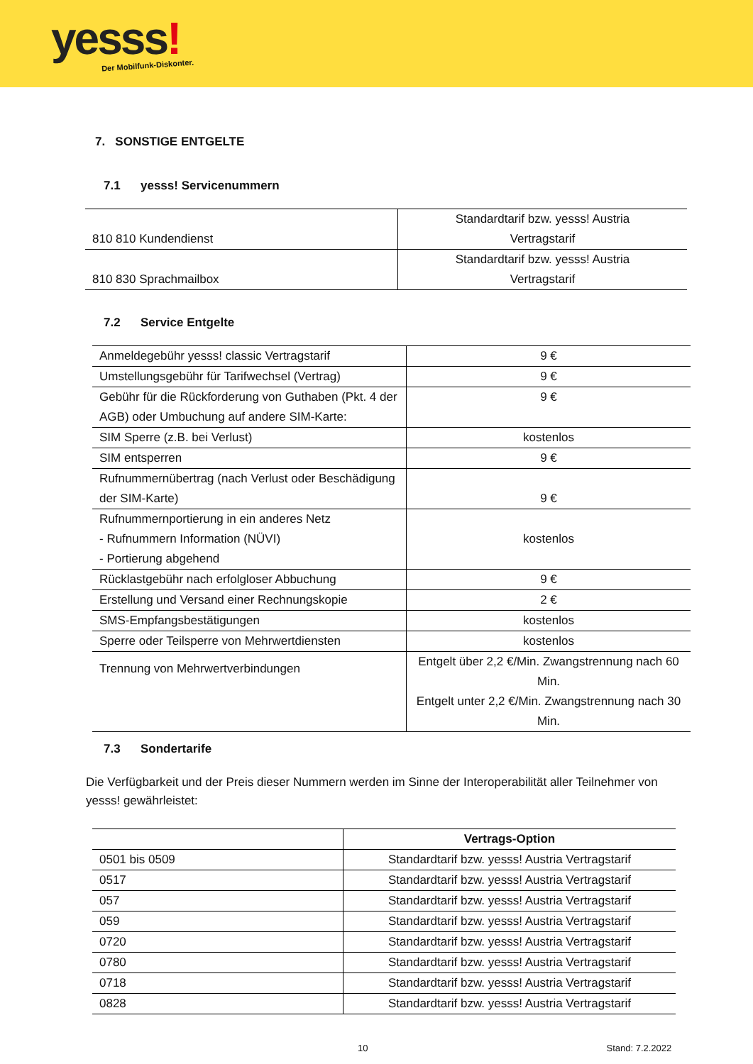yesss! Der Mobilfunk-Diskonter.
7. SONSTIGE ENTGELTE
7.1 yesss! Servicenummern
| 810 810 Kundendienst | Standardtarif bzw. yesss! Austria Vertragstarif |
| 810 830 Sprachmailbox | Standardtarif bzw. yesss! Austria Vertragstarif |
7.2 Service Entgelte
| Anmeldegebühr yesss! classic Vertragstarif | 9 € |
| Umstellungsgebühr für Tarifwechsel (Vertrag) | 9 € |
| Gebühr für die Rückforderung von Guthaben (Pkt. 4 der AGB) oder Umbuchung auf andere SIM-Karte: | 9 € |
| SIM Sperre (z.B. bei Verlust) | kostenlos |
| SIM entsperren | 9 € |
| Rufnummernübertrag (nach Verlust oder Beschädigung der SIM-Karte) | 9 € |
| Rufnummernportierung in ein anderes Netz - Rufnummern Information (NÜVI) - Portierung abgehend | kostenlos |
| Rücklastgebühr nach erfolgloser Abbuchung | 9 € |
| Erstellung und Versand einer Rechnungskopie | 2 € |
| SMS-Empfangsbestätigungen | kostenlos |
| Sperre oder Teilsperre von Mehrwertdiensten | kostenlos |
| Trennung von Mehrwertverbindungen | Entgelt über 2,2 €/Min. Zwangstrennung nach 60 Min. Entgelt unter 2,2 €/Min. Zwangstrennung nach 30 Min. |
7.3 Sondertarife
Die Verfügbarkeit und der Preis dieser Nummern werden im Sinne der Interoperabilität aller Teilnehmer von yesss! gewährleistet:
| | Vertrags-Option |
| --- | --- |
| 0501 bis 0509 | Standardtarif bzw. yesss! Austria Vertragstarif |
| 0517 | Standardtarif bzw. yesss! Austria Vertragstarif |
| 057 | Standardtarif bzw. yesss! Austria Vertragstarif |
| 059 | Standardtarif bzw. yesss! Austria Vertragstarif |
| 0720 | Standardtarif bzw. yesss! Austria Vertragstarif |
| 0780 | Standardtarif bzw. yesss! Austria Vertragstarif |
| 0718 | Standardtarif bzw. yesss! Austria Vertragstarif |
| 0828 | Standardtarif bzw. yesss! Austria Vertragstarif |
10 Stand: 7.2.2022